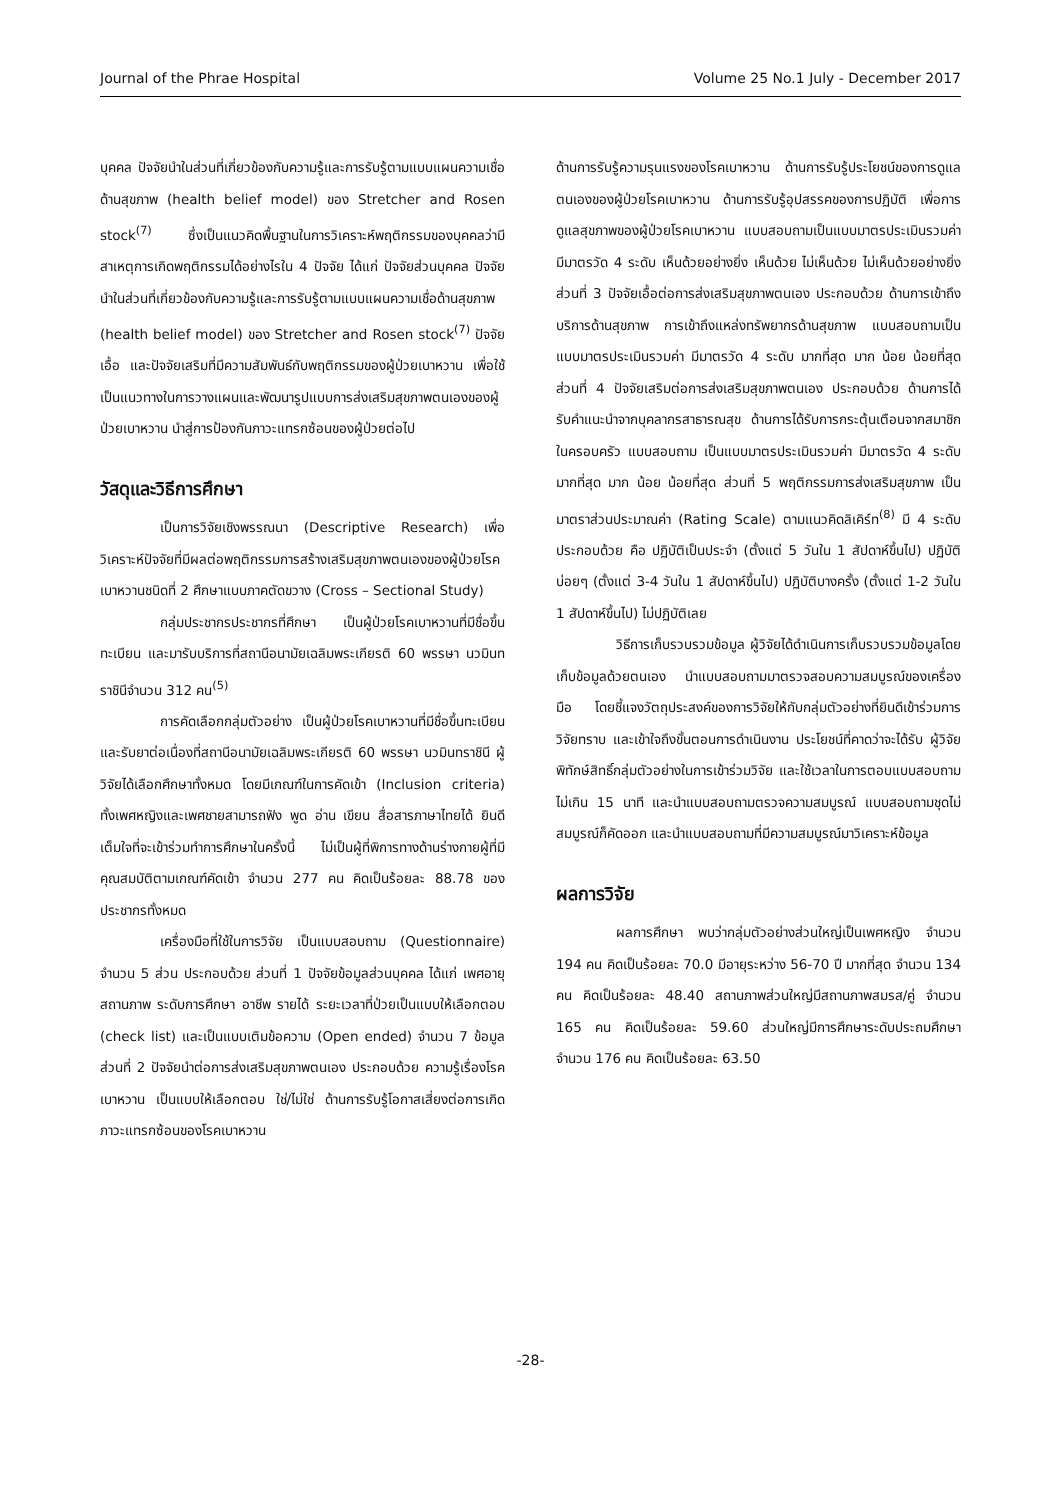Journal of the Phrae Hospital Volume 25 No.1 July - December 2017
บุคคล ปัจจัยนำในส่วนที่เกี่ยวข้องกับความรู้และการรับรู้ตามแบบแผนความเชื่อด้านสุขภาพ (health belief model) ของ Stretcher and Rosen stock<sup>(7)</sup> ซึ่งเป็นแนวคิดพื้นฐานในการวิเคราะห์พฤติกรรมของบุคคลว่ามีสาเหตุการเกิดพฤติกรรมได้อย่างไรใน 4 ปัจจัย ได้แก่ ปัจจัยส่วนบุคคล ปัจจัยนำในส่วนที่เกี่ยวข้องกับความรู้และการรับรู้ตามแบบแผนความเชื่อด้านสุขภาพ (health belief model) ของ Stretcher and Rosen stock<sup>(7)</sup> ปัจจัยเอื้อ และปัจจัยเสริมที่มีความสัมพันธ์กับพฤติกรรมของผู้ป่วยเบาหวาน เพื่อใช้เป็นแนวทางในการวางแผนและพัฒนารูปแบบการส่งเสริมสุขภาพตนเองของผู้ป่วยเบาหวาน นำสู่การป้องกันภาวะแทรกซ้อนของผู้ป่วยต่อไป
วัสดุและวิธีการศึกษา
เป็นการวิจัยเชิงพรรณนา (Descriptive Research) เพื่อวิเคราะห์ปัจจัยที่มีผลต่อพฤติกรรมการสร้างเสริมสุขภาพตนเองของผู้ป่วยโรคเบาหวานชนิดที่ 2 ศึกษาแบบภาคตัดขวาง (Cross – Sectional Study)
กลุ่มประชากรประชากรที่ศึกษา เป็นผู้ป่วยโรคเบาหวานที่มีชื่อขึ้นทะเบียน และมารับบริการที่สถานีอนามัยเฉลิมพระเกียรติ 60 พรรษา นวมินทราชินีจำนวน 312 คน<sup>(5)</sup>
การคัดเลือกกลุ่มตัวอย่าง เป็นผู้ป่วยโรคเบาหวานที่มีชื่อขึ้นทะเบียน และรับยาต่อเนื่องที่สถานีอนามัยเฉลิมพระเกียรติ 60 พรรษา นวมินทราชินี ผู้วิจัยได้เลือกศึกษาทั้งหมด โดยมีเกณฑ์ในการคัดเข้า (Inclusion criteria) ทั้งเพศหญิงและเพศชายสามารถฟัง พูด อ่าน เขียน สื่อสารภาษาไทยได้ ยินดี เต็มใจที่จะเข้าร่วมทำการศึกษาในครั้งนี้ ไม่เป็นผู้ที่พิการทางด้านร่างกายผู้ที่มีคุณสมบัติตามเกณฑ์คัดเข้า จำนวน 277 คน คิดเป็นร้อยละ 88.78 ของประชากรทั้งหมด
เครื่องมือที่ใช้ในการวิจัย เป็นแบบสอบถาม (Questionnaire) จำนวน 5 ส่วน ประกอบด้วย ส่วนที่ 1 ปัจจัยข้อมูลส่วนบุคคล ได้แก่ เพศอายุ สถานภาพ ระดับการศึกษา อาชีพ รายได้ ระยะเวลาที่ป่วยเป็นแบบให้เลือกตอบ (check list) และเป็นแบบเติมข้อความ (Open ended) จำนวน 7 ข้อมูลส่วนที่ 2 ปัจจัยนำต่อการส่งเสริมสุขภาพตนเอง ประกอบด้วย ความรู้เรื่องโรคเบาหวาน เป็นแบบให้เลือกตอบ ใช่/ไม่ใช่ ด้านการรับรู้โอกาสเสี่ยงต่อการเกิดภาวะแทรกซ้อนของโรคเบาหวาน
ด้านการรับรู้ความรุนแรงของโรคเบาหวาน ด้านการรับรู้ประโยชน์ของการดูแลตนเองของผู้ป่วยโรคเบาหวาน ด้านการรับรู้อุปสรรคของการปฏิบัติ เพื่อการดูแลสุขภาพของผู้ป่วยโรคเบาหวาน แบบสอบถามเป็นแบบมาตรประเมินรวมค่า มีมาตรวัด 4 ระดับ เห็นด้วยอย่างยิ่ง เห็นด้วย ไม่เห็นด้วย ไม่เห็นด้วยอย่างยิ่ง ส่วนที่ 3 ปัจจัยเอื้อต่อการส่งเสริมสุขภาพตนเอง ประกอบด้วย ด้านการเข้าถึงบริการด้านสุขภาพ การเข้าถึงแหล่งทรัพยากรด้านสุขภาพ แบบสอบถามเป็นแบบมาตรประเมินรวมค่า มีมาตรวัด 4 ระดับ มากที่สุด มาก น้อย น้อยที่สุด ส่วนที่ 4 ปัจจัยเสริมต่อการส่งเสริมสุขภาพตนเอง ประกอบด้วย ด้านการได้รับคำแนะนำจากบุคลากรสาธารณสุข ด้านการได้รับการกระตุ้นเตือนจากสมาชิกในครอบครัว แบบสอบถาม เป็นแบบมาตรประเมินรวมค่า มีมาตรวัด 4 ระดับ มากที่สุด มาก น้อย น้อยที่สุด ส่วนที่ 5 พฤติกรรมการส่งเสริมสุขภาพ เป็นมาตราส่วนประมาณค่า (Rating Scale) ตามแนวคิดลิเคิร์ท<sup>(8)</sup> มี 4 ระดับ ประกอบด้วย คือ ปฏิบัติเป็นประจำ (ตั้งแต่ 5 วันใน 1 สัปดาห์ขึ้นไป) ปฏิบัติบ่อยๆ (ตั้งแต่ 3-4 วันใน 1 สัปดาห์ขึ้นไป) ปฏิบัติบางครั้ง (ตั้งแต่ 1-2 วันใน 1 สัปดาห์ขึ้นไป) ไม่ปฏิบัติเลย
วิธีการเก็บรวบรวมข้อมูล ผู้วิจัยได้ดำเนินการเก็บรวบรวมข้อมูลโดยเก็บข้อมูลด้วยตนเอง นำแบบสอบถามมาตรวจสอบความสมบูรณ์ของเครื่องมือ โดยชี้แจงวัตถุประสงค์ของการวิจัยให้กับกลุ่มตัวอย่างที่ยินดีเข้าร่วมการวิจัยทราบ และเข้าใจถึงขั้นตอนการดำเนินงาน ประโยชน์ที่คาดว่าจะได้รับ ผู้วิจัยพิทักษ์สิทธิ์กลุ่มตัวอย่างในการเข้าร่วมวิจัย และใช้เวลาในการตอบแบบสอบถามไม่เกิน 15 นาที และนำแบบสอบถามตรวจความสมบูรณ์ แบบสอบถามชุดไม่สมบูรณ์ก็คัดออก และนำแบบสอบถามที่มีความสมบูรณ์มาวิเคราะห์ข้อมูล
ผลการวิจัย
ผลการศึกษา พบว่ากลุ่มตัวอย่างส่วนใหญ่เป็นเพศหญิง จำนวน 194 คน คิดเป็นร้อยละ 70.0 มีอายุระหว่าง 56-70 ปี มากที่สุด จำนวน 134 คน คิดเป็นร้อยละ 48.40 สถานภาพส่วนใหญ่มีสถานภาพสมรส/คู่ จำนวน 165 คน คิดเป็นร้อยละ 59.60 ส่วนใหญ่มีการศึกษาระดับประถมศึกษา จำนวน 176 คน คิดเป็นร้อยละ 63.50
-28-